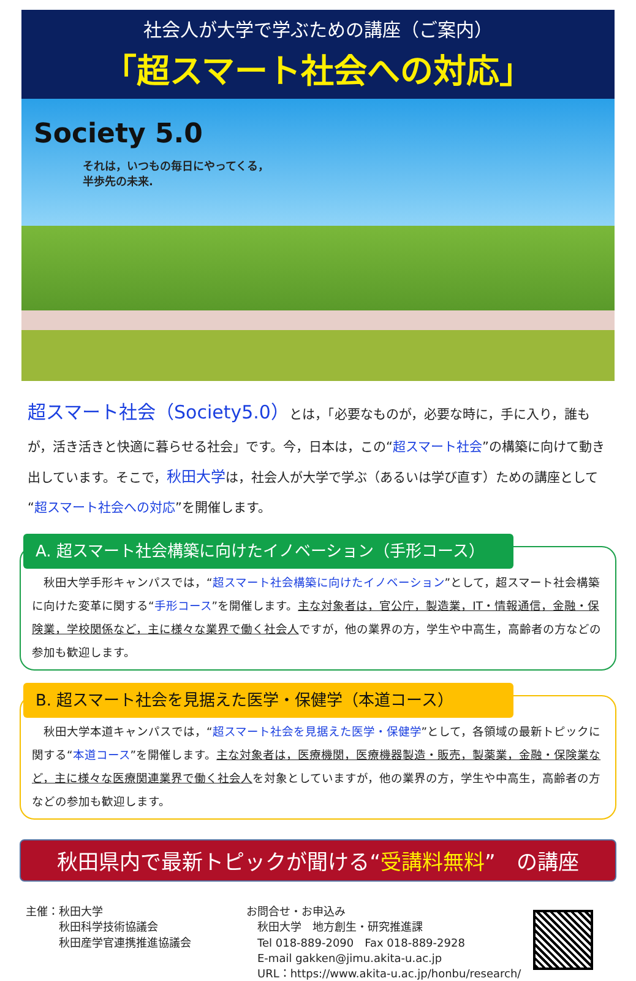社会人が大学で学ぶための講座（ご案内）
「超スマート社会への対応」
Society 5.0
それは，いつもの毎日にやってくる，
半歩先の未来.
超スマート社会（Society5.0）とは，「必要なものが，必要な時に，手に入り，誰もが，活き活きと快適に暮らせる社会」です。今，日本は，この“超スマート社会”の構築に向けて動き出しています。そこで，秋田大学は，社会人が大学で学ぶ（あるいは学び直す）ための講座として“超スマート社会への対応”を開催します。
A. 超スマート社会構築に向けたイノベーション（手形コース）
　秋田大学手形キャンパスでは，“超スマート社会構築に向けたイノベーション”として，超スマート社会構築に向けた変革に関する“手形コース”を開催します。主な対象者は，官公庁，製造業，IT・情報通信，金融・保険業，学校関係など，主に様々な業界で働く社会人ですが，他の業界の方，学生や中高生，高齢者の方などの参加も歓迎します。
B. 超スマート社会を見据えた医学・保健学（本道コース）
　秋田大学本道キャンパスでは，“超スマート社会を見据えた医学・保健学”として，各領域の最新トピックに関する“本道コース”を開催します。主な対象者は，医療機関，医療機器製造・販売，製薬業，金融・保険業など，主に様々な医療関連業界で働く社会人を対象としていますが，他の業界の方，学生や中高生，高齢者の方などの参加も歓迎します。
秋田県内で最新トピックが聞ける“受講料無料”　の講座
主催：秋田大学
　　　秋田科学技術協議会
　　　秋田産学官連携推進協議会
お問合せ・お申込み
　秋田大学　地方創生・研究推進課
　Tel 018-889-2090　Fax 018-889-2928
　E-mail gakken@jimu.akita-u.ac.jp
　URL：https://www.akita-u.ac.jp/honbu/research/